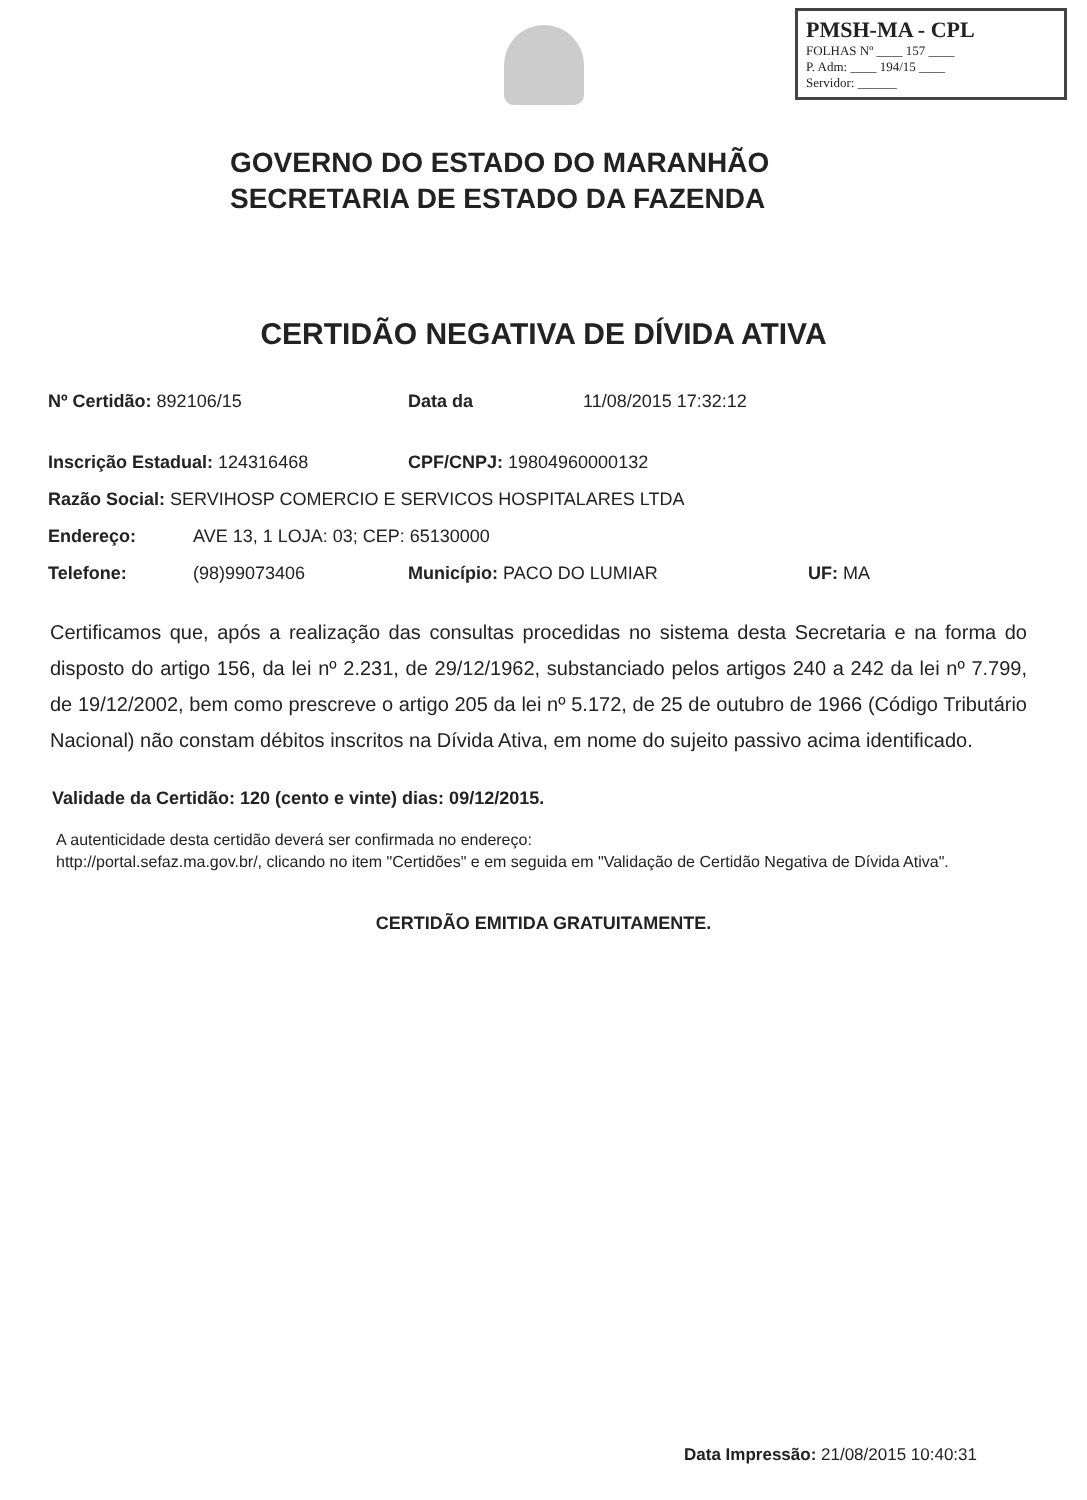PMSH-MA - CPL
FOLHAS Nº ____ 157 ____
P. Adm: ____ 194/15 ____
Servidor: ______
GOVERNO DO ESTADO DO MARANHÃO
SECRETARIA DE ESTADO DA FAZENDA
CERTIDÃO NEGATIVA DE DÍVIDA ATIVA
Nº Certidão: 892106/15 Data da 11/08/2015 17:32:12
Inscrição Estadual: 124316468 CPF/CNPJ: 19804960000132
Razão Social: SERVIHOSP COMERCIO E SERVICOS HOSPITALARES LTDA
Endereço: AVE 13, 1 LOJA: 03; CEP: 65130000
Telefone: (98)99073406 Município: PACO DO LUMIAR UF: MA
Certificamos que, após a realização das consultas procedidas no sistema desta Secretaria e na forma do disposto do artigo 156, da lei nº 2.231, de 29/12/1962, substanciado pelos artigos 240 a 242 da lei nº 7.799, de 19/12/2002, bem como prescreve o artigo 205 da lei nº 5.172, de 25 de outubro de 1966 (Código Tributário Nacional) não constam débitos inscritos na Dívida Ativa, em nome do sujeito passivo acima identificado.
Validade da Certidão: 120 (cento e vinte) dias: 09/12/2015.
A autenticidade desta certidão deverá ser confirmada no endereço:
http://portal.sefaz.ma.gov.br/, clicando no item "Certidões" e em seguida em "Validação de Certidão Negativa de Dívida Ativa".
CERTIDÃO EMITIDA GRATUITAMENTE.
Data Impressão: 21/08/2015 10:40:31